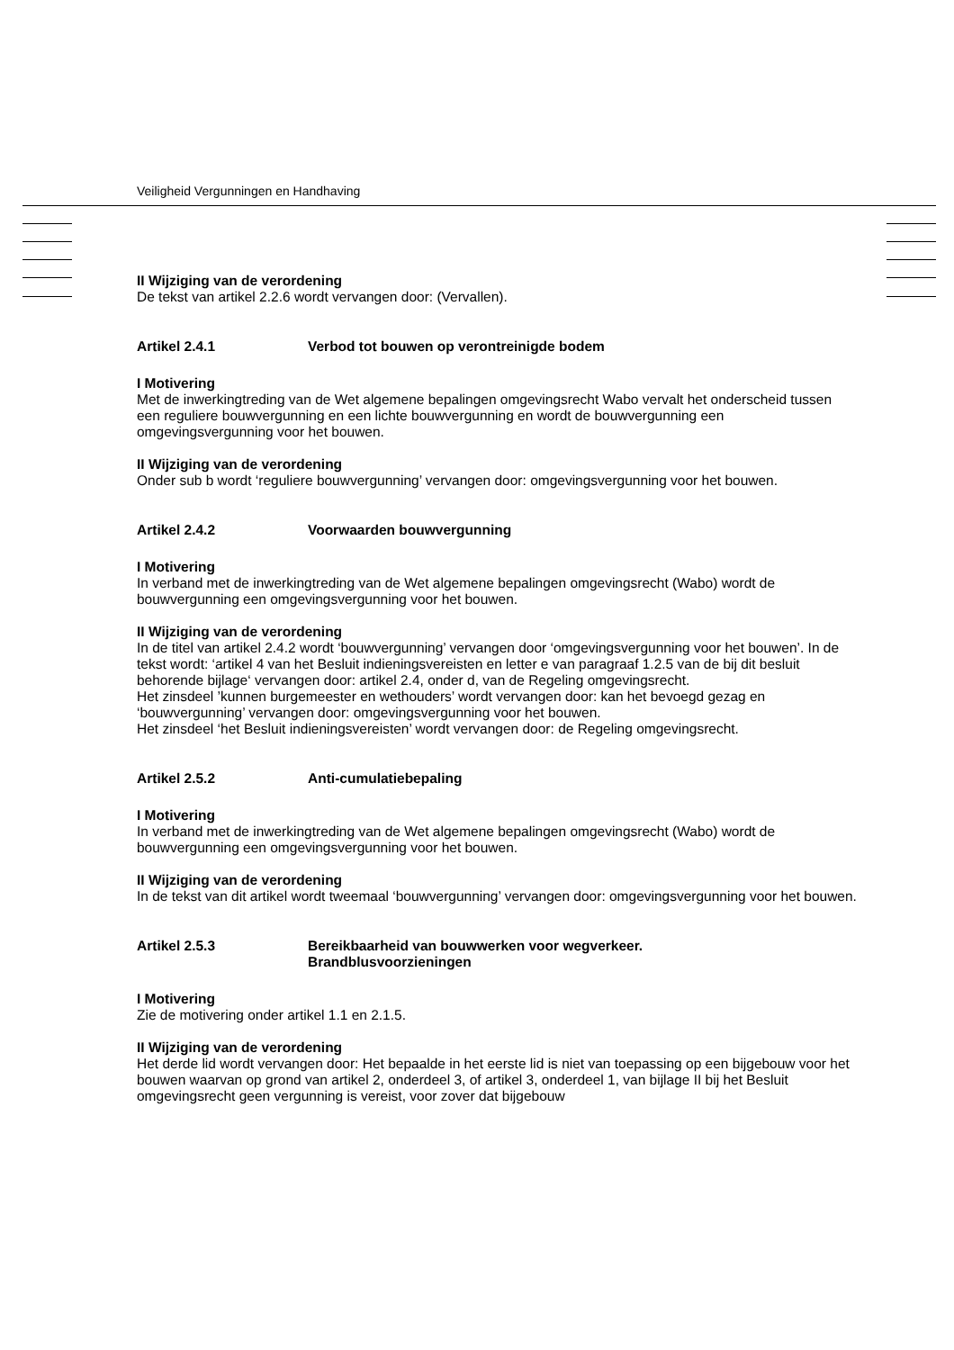Veiligheid Vergunningen en Handhaving
II Wijziging van de verordening
De tekst van artikel 2.2.6 wordt vervangen door: (Vervallen).
Artikel 2.4.1 Verbod tot bouwen op verontreinigde bodem
I Motivering
Met de inwerkingtreding van de Wet algemene bepalingen omgevingsrecht Wabo vervalt het onderscheid tussen een reguliere bouwvergunning en een lichte bouwvergunning en wordt de bouwvergunning een omgevingsvergunning voor het bouwen.
II Wijziging van de verordening
Onder sub b wordt ‘reguliere bouwvergunning’ vervangen door: omgevingsvergunning voor het bouwen.
Artikel 2.4.2 Voorwaarden bouwvergunning
I Motivering
In verband met de inwerkingtreding van de Wet algemene bepalingen omgevingsrecht (Wabo) wordt de bouwvergunning een omgevingsvergunning voor het bouwen.
II Wijziging van de verordening
In de titel van artikel 2.4.2 wordt ‘bouwvergunning’ vervangen door ‘omgevingsvergunning voor het bouwen’. In de tekst wordt: ‘artikel 4 van het Besluit indieningsvereisten en letter e van paragraaf 1.2.5 van de bij dit besluit behorende bijlage‘ vervangen door: artikel 2.4, onder d, van de Regeling omgevingsrecht.
Het zinsdeel ’kunnen burgemeester en wethouders’ wordt vervangen door: kan het bevoegd gezag en ‘bouwvergunning’ vervangen door: omgevingsvergunning voor het bouwen.
Het zinsdeel ‘het Besluit indieningsvereisten’ wordt vervangen door: de Regeling omgevingsrecht.
Artikel 2.5.2 Anti-cumulatiebepaling
I Motivering
In verband met de inwerkingtreding van de Wet algemene bepalingen omgevingsrecht (Wabo) wordt de bouwvergunning een omgevingsvergunning voor het bouwen.
II Wijziging van de verordening
In de tekst van dit artikel wordt tweemaal ‘bouwvergunning’ vervangen door: omgevingsvergunning voor het bouwen.
Artikel 2.5.3 Bereikbaarheid van bouwwerken voor wegverkeer.
Brandblusvoorzieningen
I Motivering
Zie de motivering onder artikel 1.1 en 2.1.5.
II Wijziging van de verordening
Het derde lid wordt vervangen door: Het bepaalde in het eerste lid is niet van toepassing op een bijgebouw voor het bouwen waarvan op grond van artikel 2, onderdeel 3, of artikel 3, onderdeel 1, van bijlage II bij het Besluit omgevingsrecht geen vergunning is vereist, voor zover dat bijgebouw